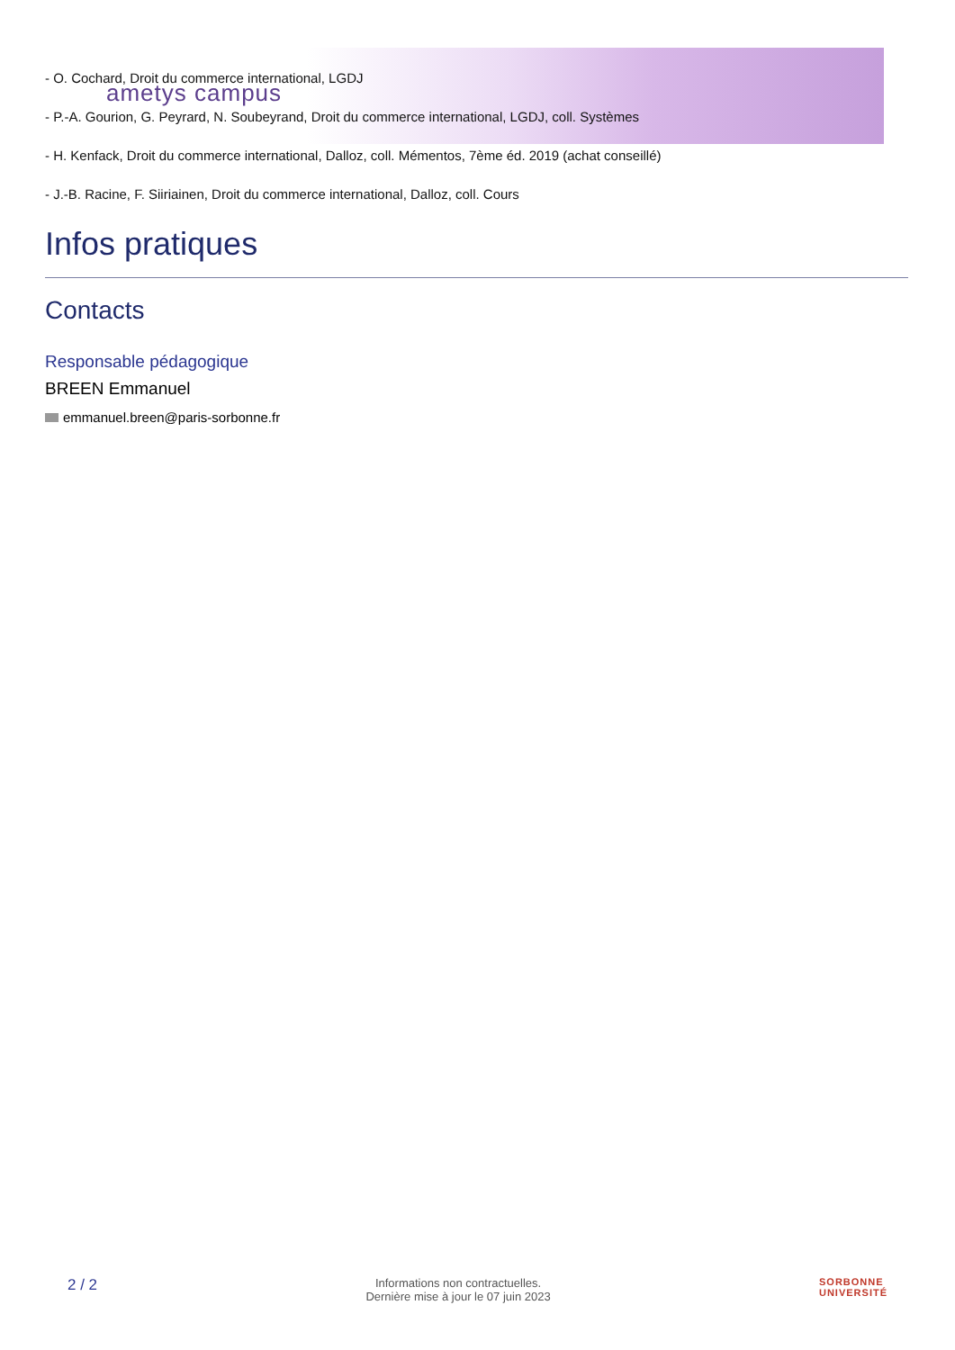ametys campus
- O. Cochard, Droit du commerce international, LGDJ
- P.-A. Gourion, G. Peyrard, N. Soubeyrand, Droit du commerce international, LGDJ, coll. Systèmes
- H. Kenfack, Droit du commerce international, Dalloz, coll. Mémentos, 7ème éd. 2019 (achat conseillé)
- J.-B. Racine, F. Siiriainen, Droit du commerce international, Dalloz, coll. Cours
Infos pratiques
Contacts
Responsable pédagogique
BREEN Emmanuel
emmanuel.breen@paris-sorbonne.fr
2 / 2
Informations non contractuelles.
Dernière mise à jour le 07 juin 2023
SORBONNE
UNIVERSITÉ